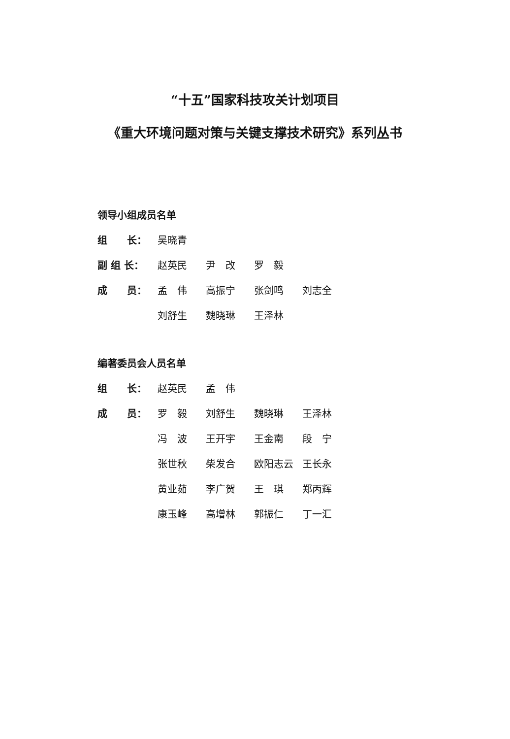“十五”国家科技攻关计划项目
《重大环境问题对策与关键支撑技术研究》系列丛书
领导小组成员名单
组　　长： 吴晓青
副 组 长： 赵英民 尹　改 罗　毅
成　　员： 孟　伟 高振宁 张剑鸣 刘志全 刘舒生 魏晓琳 王泽林
编著委员会人员名单
组　　长： 赵英民 孟　伟
成　　员： 罗　毅 刘舒生 魏晓琳 王泽林 冯　波 王开宇 王金南 段　宁 张世秋 柴发合 欧阳志云 王长永 黄业茹 李广贺 王　琪 郑丙辉 康玉峰 高增林 郭振仁 丁一汇